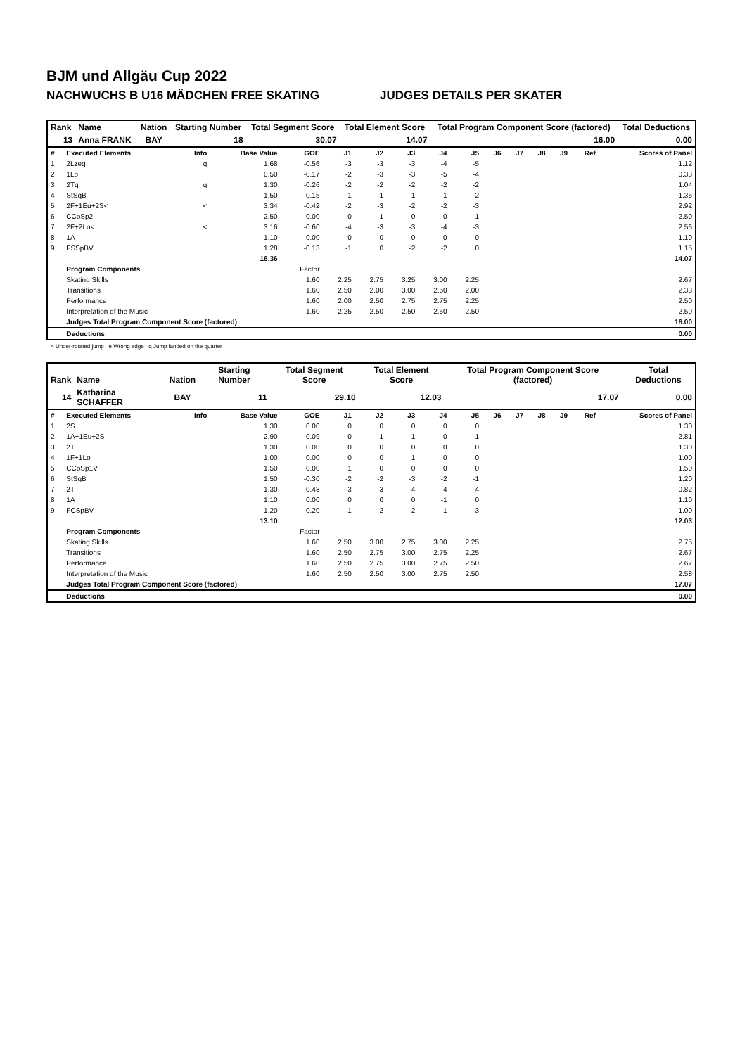BJM und Allgäu Cup 2022
NACHWUCHS B U16 MÄDCHEN FREE SKATING JUDGES DETAILS PER SKATER
| Rank | Name | Nation | Starting Number | Total Segment Score | Total Element Score | Total Program Component Score (factored) | Total Deductions |
| --- | --- | --- | --- | --- | --- | --- | --- |
| 13 | Anna FRANK | BAY | 18 | 30.07 | 14.07 | 16.00 | 0.00 |
| # | Executed Elements | Info | Base Value | GOE | J1 | J2 | J3 | J4 | J5 | J6 | J7 | J8 | J9 | Ref | Scores of Panel |
| --- | --- | --- | --- | --- | --- | --- | --- | --- | --- | --- | --- | --- | --- | --- | --- |
| 1 | 2Lzeq | q | 1.68 | -0.56 | -3 | -3 | -3 | -4 | -5 | | | | | | 1.12 |
| 2 | 1Lo | | 0.50 | -0.17 | -2 | -3 | -3 | -5 | -4 | | | | | | 0.33 |
| 3 | 2Tq | q | 1.30 | -0.26 | -2 | -2 | -2 | -2 | -2 | | | | | | 1.04 |
| 4 | StSqB | | 1.50 | -0.15 | -1 | -1 | -1 | -1 | -2 | | | | | | 1.35 |
| 5 | 2F+1Eu+2S< | < | 3.34 | -0.42 | -2 | -3 | -2 | -2 | -3 | | | | | | 2.92 |
| 6 | CCoSp2 | | 2.50 | 0.00 | 0 | 1 | 0 | 0 | -1 | | | | | | 2.50 |
| 7 | 2F+2Lo< | < | 3.16 | -0.60 | -4 | -3 | -3 | -4 | -3 | | | | | | 2.56 |
| 8 | 1A | | 1.10 | 0.00 | 0 | 0 | 0 | 0 | 0 | | | | | | 1.10 |
| 9 | FSSpBV | | 1.28 | -0.13 | -1 | 0 | -2 | -2 | 0 | | | | | | 1.15 |
| | | | 16.36 | | | | | | | | | | | | 14.07 |
| | Program Components | | | Factor | | | | | | | | | | | |
| | Skating Skills | | | 1.60 | 2.25 | 2.75 | 3.25 | 3.00 | 2.25 | | | | | | 2.67 |
| | Transitions | | | 1.60 | 2.50 | 2.00 | 3.00 | 2.50 | 2.00 | | | | | | 2.33 |
| | Performance | | | 1.60 | 2.00 | 2.50 | 2.75 | 2.75 | 2.25 | | | | | | 2.50 |
| | Interpretation of the Music | | | 1.60 | 2.25 | 2.50 | 2.50 | 2.50 | 2.50 | | | | | | 2.50 |
| | Judges Total Program Component Score (factored) | | | | | | | | | | | | | | 16.00 |
| | Deductions | | | | | | | | | | | | | | 0.00 |
< Under-rotated jump e Wrong edge q Jump landed on the quarter
| Rank | Name | Nation | Starting Number | Total Segment Score | Total Element Score | Total Program Component Score (factored) | Total Deductions |
| --- | --- | --- | --- | --- | --- | --- | --- |
| 14 | Katharina SCHAFFER | BAY | 11 | 29.10 | 12.03 | 17.07 | 0.00 |
| # | Executed Elements | Info | Base Value | GOE | J1 | J2 | J3 | J4 | J5 | J6 | J7 | J8 | J9 | Ref | Scores of Panel |
| --- | --- | --- | --- | --- | --- | --- | --- | --- | --- | --- | --- | --- | --- | --- | --- |
| 1 | 2S | | 1.30 | 0.00 | 0 | 0 | 0 | 0 | 0 | | | | | | 1.30 |
| 2 | 1A+1Eu+2S | | 2.90 | -0.09 | 0 | -1 | -1 | 0 | -1 | | | | | | 2.81 |
| 3 | 2T | | 1.30 | 0.00 | 0 | 0 | 0 | 0 | 0 | | | | | | 1.30 |
| 4 | 1F+1Lo | | 1.00 | 0.00 | 0 | 0 | 1 | 0 | 0 | | | | | | 1.00 |
| 5 | CCoSp1V | | 1.50 | 0.00 | 1 | 0 | 0 | 0 | 0 | | | | | | 1.50 |
| 6 | StSqB | | 1.50 | -0.30 | -2 | -2 | -3 | -2 | -1 | | | | | | 1.20 |
| 7 | 2T | | 1.30 | -0.48 | -3 | -3 | -4 | -4 | -4 | | | | | | 0.82 |
| 8 | 1A | | 1.10 | 0.00 | 0 | 0 | 0 | -1 | 0 | | | | | | 1.10 |
| 9 | FCSpBV | | 1.20 | -0.20 | -1 | -2 | -2 | -1 | -3 | | | | | | 1.00 |
| | | | 13.10 | | | | | | | | | | | | 12.03 |
| | Program Components | | | Factor | | | | | | | | | | | |
| | Skating Skills | | | 1.60 | 2.50 | 3.00 | 2.75 | 3.00 | 2.25 | | | | | | 2.75 |
| | Transitions | | | 1.60 | 2.50 | 2.75 | 3.00 | 2.75 | 2.25 | | | | | | 2.67 |
| | Performance | | | 1.60 | 2.50 | 2.75 | 3.00 | 2.75 | 2.50 | | | | | | 2.67 |
| | Interpretation of the Music | | | 1.60 | 2.50 | 2.50 | 3.00 | 2.75 | 2.50 | | | | | | 2.58 |
| | Judges Total Program Component Score (factored) | | | | | | | | | | | | | | 17.07 |
| | Deductions | | | | | | | | | | | | | | 0.00 |